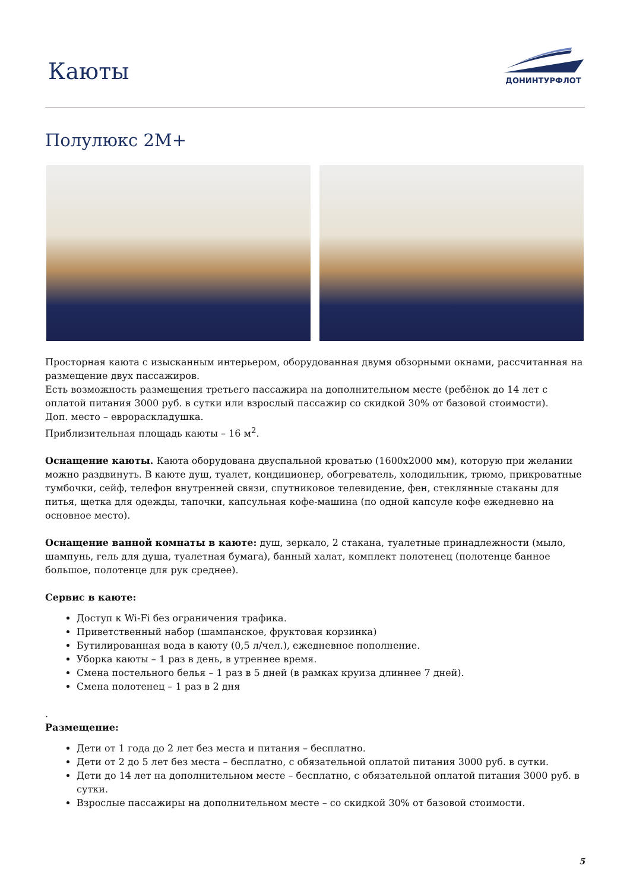Каюты
ДОНИНТУРФЛОТ
Полулюкс 2М+
Просторная каюта с изысканным интерьером, оборудованная двумя обзорными окнами, рассчитанная на размещение двух пассажиров.
Есть возможность размещения третьего пассажира на дополнительном месте (ребёнок до 14 лет с оплатой питания 3000 руб. в сутки или взрослый пассажир со скидкой 30% от базовой стоимости).
Доп. место – еврораскладушка.
Приблизительная площадь каюты – 16 м<sup>2</sup>.
Оснащение каюты. Каюта оборудована двуспальной кроватью (1600х2000 мм), которую при желании можно раздвинуть. В каюте душ, туалет, кондиционер, обогреватель, холодильник, трюмо, прикроватные тумбочки, сейф, телефон внутренней связи, спутниковое телевидение, фен, стеклянные стаканы для питья, щетка для одежды, тапочки, капсульная кофе-машина (по одной капсуле кофе ежедневно на основное место).
Оснащение ванной комнаты в каюте: душ, зеркало, 2 стакана, туалетные принадлежности (мыло, шампунь, гель для душа, туалетная бумага), банный халат, комплект полотенец (полотенце банное большое, полотенце для рук среднее).
Сервис в каюте:
Доступ к Wi-Fi без ограничения трафика.
Приветственный набор (шампанское, фруктовая корзинка)
Бутилированная вода в каюту (0,5 л/чел.), ежедневное пополнение.
Уборка каюты – 1 раз в день, в утреннее время.
Смена постельного белья – 1 раз в 5 дней (в рамках круиза длиннее 7 дней).
Смена полотенец – 1 раз в 2 дня
.
Размещение:
Дети от 1 года до 2 лет без места и питания – бесплатно.
Дети от 2 до 5 лет без места – бесплатно, с обязательной оплатой питания 3000 руб. в сутки.
Дети до 14 лет на дополнительном месте – бесплатно, с обязательной оплатой питания 3000 руб. в сутки.
Взрослые пассажиры на дополнительном месте – со скидкой 30% от базовой стоимости.
5